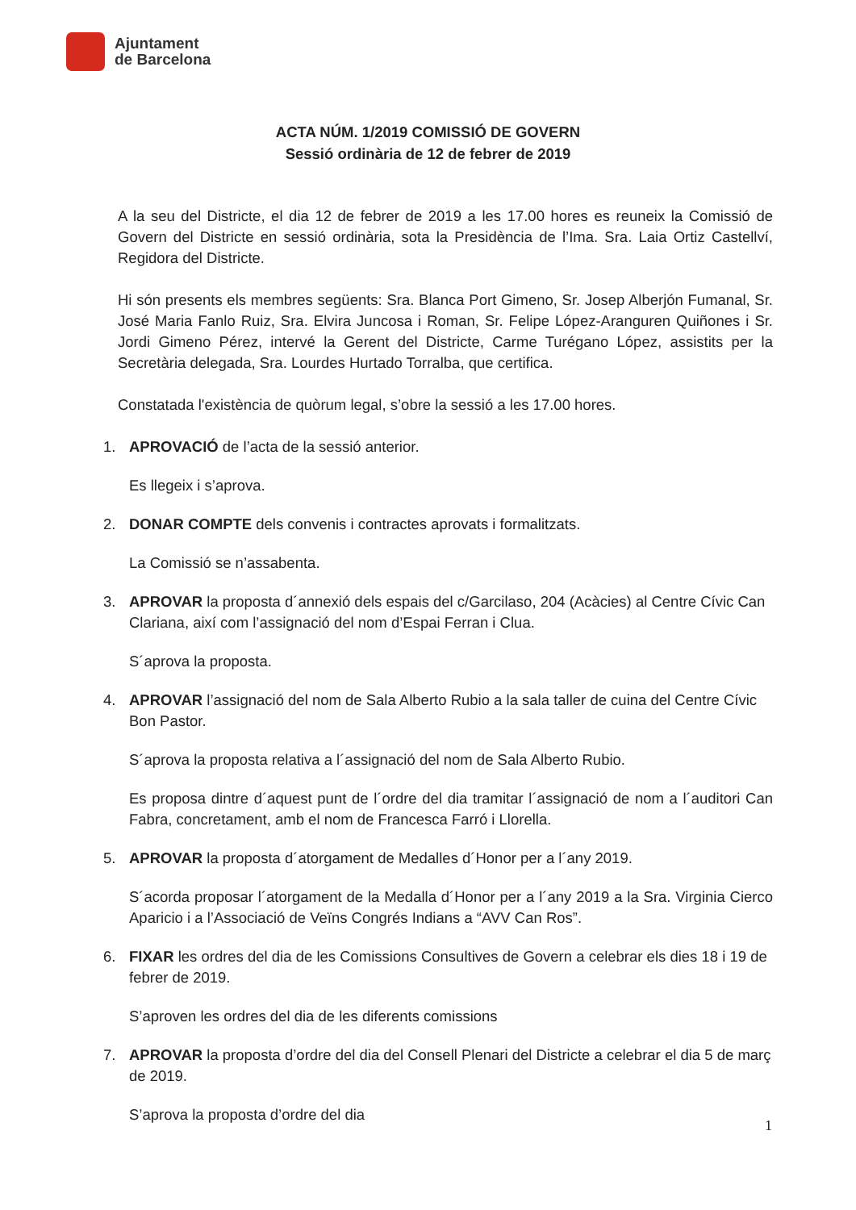Ajuntament
de Barcelona
ACTA NÚM. 1/2019 COMISSIÓ DE GOVERN
Sessió ordinària de 12 de febrer de 2019
A la seu del Districte, el dia 12 de febrer de 2019 a les 17.00 hores es reuneix la Comissió de Govern del Districte en sessió ordinària, sota la Presidència de l’Ima. Sra. Laia Ortiz Castellví, Regidora del Districte.
Hi són presents els membres següents: Sra. Blanca Port Gimeno, Sr. Josep Alberjón Fumanal, Sr. José Maria Fanlo Ruiz, Sra. Elvira Juncosa i Roman, Sr. Felipe López-Aranguren Quiñones i Sr. Jordi Gimeno Pérez, intervé la Gerent del Districte, Carme Turégano López, assistits per la Secretària delegada, Sra. Lourdes Hurtado Torralba, que certifica.
Constatada l'existència de quòrum legal, s’obre la sessió a les 17.00 hores.
1. APROVACIÓ de l’acta de la sessió anterior.
Es llegeix i s’aprova.
2. DONAR COMPTE dels convenis i contractes aprovats i formalitzats.
La Comissió se n’assabenta.
3. APROVAR la proposta d´annexió dels espais del c/Garcilaso, 204 (Acàcies) al Centre Cívic Can Clariana, així com l’assignació del nom d’Espai Ferran i Clua.
S´aprova la proposta.
4. APROVAR l’assignació del nom de Sala Alberto Rubio a la sala taller de cuina del Centre Cívic Bon Pastor.
S´aprova la proposta relativa a l´assignació del nom de Sala Alberto Rubio.
Es proposa dintre d´aquest punt de l´ordre del dia tramitar l´assignació de nom a l´auditori Can Fabra, concretament, amb el nom de Francesca Farró i Llorella.
5. APROVAR la proposta d´atorgament de Medalles d´Honor per a l´any 2019.
S´acorda proposar l´atorgament de la Medalla d´Honor per a l´any 2019 a la Sra. Virginia Cierco Aparicio i a l’Associació de Veïns Congrés Indians a “AVV Can Ros”.
6. FIXAR les ordres del dia de les Comissions Consultives de Govern a celebrar els dies 18 i 19 de febrer de 2019.
S’aproven les ordres del dia de les diferents comissions
7. APROVAR la proposta d’ordre del dia del Consell Plenari del Districte a celebrar el dia 5 de març de 2019.
S’aprova la proposta d’ordre del dia
1